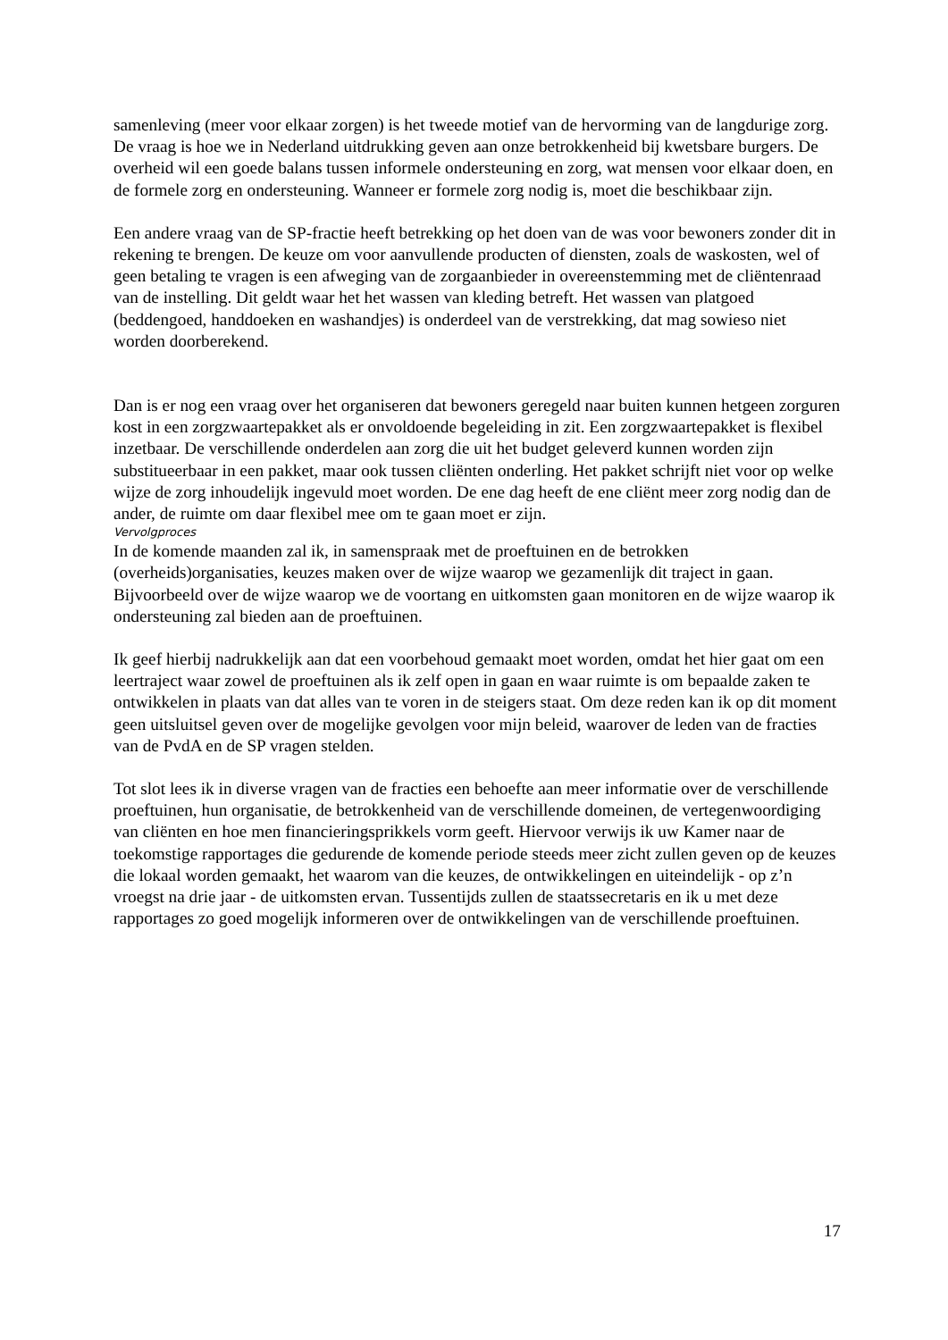samenleving (meer voor elkaar zorgen) is het tweede motief van de hervorming van de langdurige zorg. De vraag is hoe we in Nederland uitdrukking geven aan onze betrokkenheid bij kwetsbare burgers. De overheid wil een goede balans tussen informele ondersteuning en zorg, wat mensen voor elkaar doen, en de formele zorg en ondersteuning. Wanneer er formele zorg nodig is, moet die beschikbaar zijn.
Een andere vraag van de SP-fractie heeft betrekking op het doen van de was voor bewoners zonder dit in rekening te brengen. De keuze om voor aanvullende producten of diensten, zoals de waskosten, wel of geen betaling te vragen is een afweging van de zorgaanbieder in overeenstemming met de cliëntenraad van de instelling. Dit geldt waar het het wassen van kleding betreft. Het wassen van platgoed (beddengoed, handdoeken en washandjes) is onderdeel van de verstrekking, dat mag sowieso niet worden doorberekend.
Dan is er nog een vraag over het organiseren dat bewoners geregeld naar buiten kunnen hetgeen zorguren kost in een zorgzwaartepakket als er onvoldoende begeleiding in zit. Een zorgzwaartepakket is flexibel inzetbaar. De verschillende onderdelen aan zorg die uit het budget geleverd kunnen worden zijn substitueerbaar in een pakket, maar ook tussen cliënten onderling. Het pakket schrijft niet voor op welke wijze de zorg inhoudelijk ingevuld moet worden. De ene dag heeft de ene cliënt meer zorg nodig dan de ander, de ruimte om daar flexibel mee om te gaan moet er zijn.
Vervolgproces
In de komende maanden zal ik, in samenspraak met de proeftuinen en de betrokken (overheids)organisaties, keuzes maken over de wijze waarop we gezamenlijk dit traject in gaan. Bijvoorbeeld over de wijze waarop we de voortang en uitkomsten gaan monitoren en de wijze waarop ik ondersteuning zal bieden aan de proeftuinen.
Ik geef hierbij nadrukkelijk aan dat een voorbehoud gemaakt moet worden, omdat het hier gaat om een leertraject waar zowel de proeftuinen als ik zelf open in gaan en waar ruimte is om bepaalde zaken te ontwikkelen in plaats van dat alles van te voren in de steigers staat. Om deze reden kan ik op dit moment geen uitsluitsel geven over de mogelijke gevolgen voor mijn beleid, waarover de leden van de fracties van de PvdA en de SP vragen stelden.
Tot slot lees ik in diverse vragen van de fracties een behoefte aan meer informatie over de verschillende proeftuinen, hun organisatie, de betrokkenheid van de verschillende domeinen, de vertegenwoordiging van cliënten en hoe men financieringsprikkels vorm geeft. Hiervoor verwijs ik uw Kamer naar de toekomstige rapportages die gedurende de komende periode steeds meer zicht zullen geven op de keuzes die lokaal worden gemaakt, het waarom van die keuzes, de ontwikkelingen en uiteindelijk - op z’n vroegst na drie jaar - de uitkomsten ervan. Tussentijds zullen de staatssecretaris en ik u met deze rapportages zo goed mogelijk informeren over de ontwikkelingen van de verschillende proeftuinen.
17